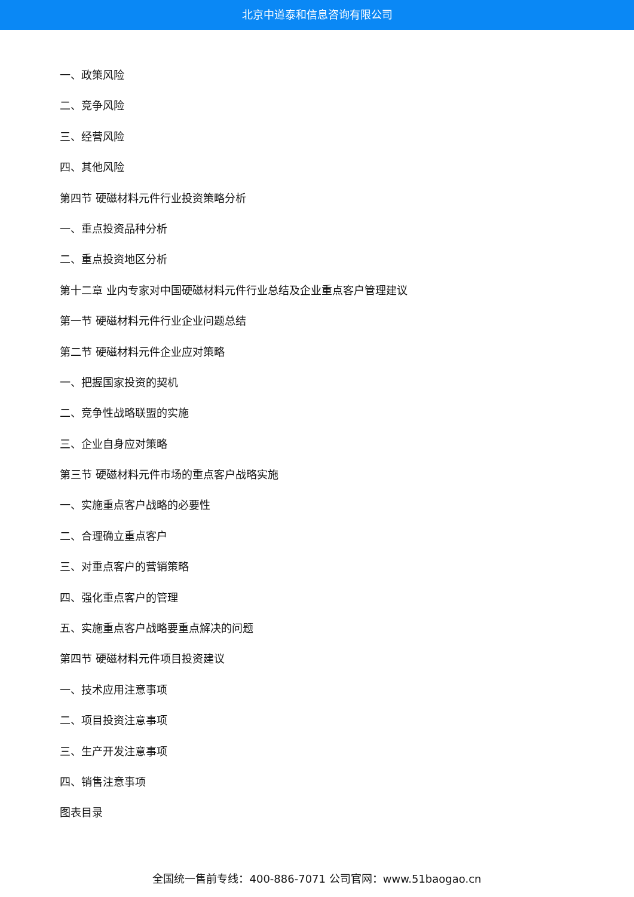北京中道泰和信息咨询有限公司
一、政策风险
二、竞争风险
三、经营风险
四、其他风险
第四节 硬磁材料元件行业投资策略分析
一、重点投资品种分析
二、重点投资地区分析
第十二章 业内专家对中国硬磁材料元件行业总结及企业重点客户管理建议
第一节 硬磁材料元件行业企业问题总结
第二节 硬磁材料元件企业应对策略
一、把握国家投资的契机
二、竞争性战略联盟的实施
三、企业自身应对策略
第三节 硬磁材料元件市场的重点客户战略实施
一、实施重点客户战略的必要性
二、合理确立重点客户
三、对重点客户的营销策略
四、强化重点客户的管理
五、实施重点客户战略要重点解决的问题
第四节 硬磁材料元件项目投资建议
一、技术应用注意事项
二、项目投资注意事项
三、生产开发注意事项
四、销售注意事项
图表目录
全国统一售前专线：400-886-7071 公司官网：www.51baogao.cn